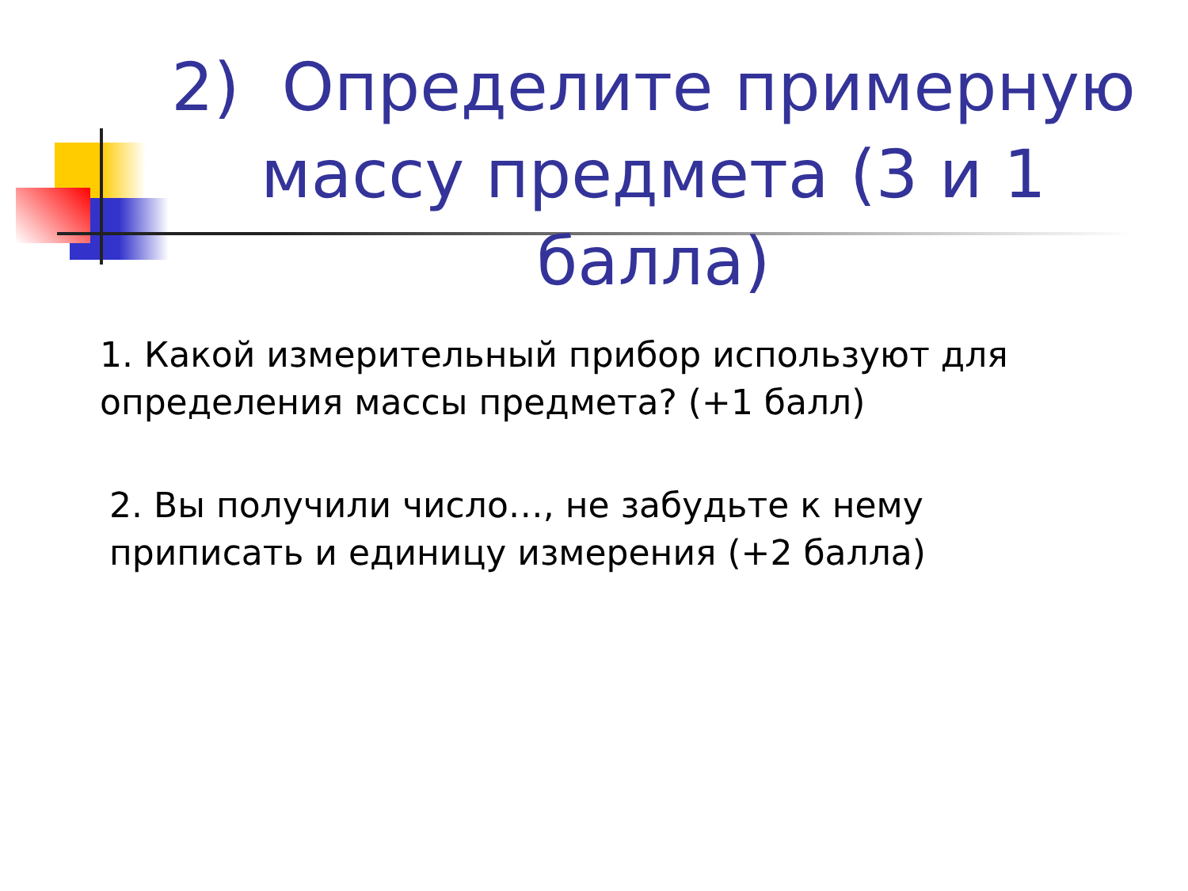2) Определите примерную массу предмета (3 и 1 балла)
1. Какой измерительный прибор используют для
определения массы предмета? (+1 балл)
2. Вы получили число…, не забудьте к нему
приписать и единицу измерения (+2 балла)